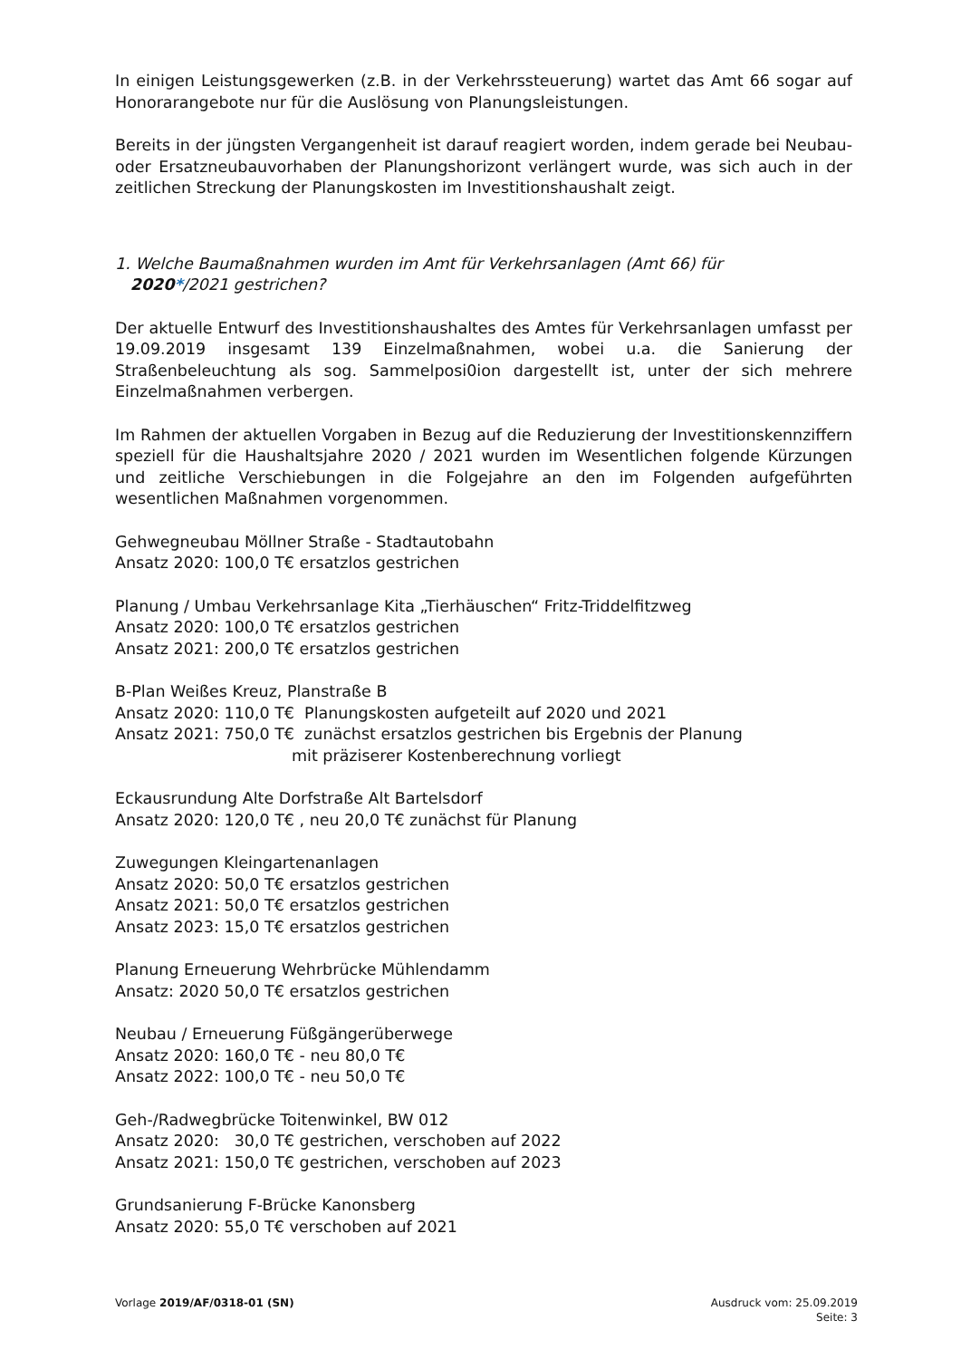In einigen Leistungsgewerken (z.B. in der Verkehrssteuerung) wartet das Amt 66 sogar auf Honorarangebote nur für die Auslösung von Planungsleistungen.
Bereits in der jüngsten Vergangenheit ist darauf reagiert worden, indem gerade bei Neubau- oder Ersatzneubauvorhaben der Planungshorizont verlängert wurde, was sich auch in der zeitlichen Streckung der Planungskosten im Investitionshaushalt zeigt.
1. Welche Baumaßnahmen wurden im Amt für Verkehrsanlagen (Amt 66) für
2020*/2021 gestrichen?
Der aktuelle Entwurf des Investitionshaushaltes des Amtes für Verkehrsanlagen umfasst per 19.09.2019 insgesamt 139 Einzelmaßnahmen, wobei u.a. die Sanierung der Straßenbeleuchtung als sog. Sammelposi0ion dargestellt ist, unter der sich mehrere Einzelmaßnahmen verbergen.
Im Rahmen der aktuellen Vorgaben in Bezug auf die Reduzierung der Investitionskennziffern speziell für die Haushaltsjahre 2020 / 2021 wurden im Wesentlichen folgende Kürzungen und zeitliche Verschiebungen in die Folgejahre an den im Folgenden aufgeführten wesentlichen Maßnahmen vorgenommen.
Gehwegneubau Möllner Straße - Stadtautobahn
Ansatz 2020: 100,0 T€ ersatzlos gestrichen
Planung / Umbau Verkehrsanlage Kita „Tierhäuschen“ Fritz-Triddelfitzweg
Ansatz 2020: 100,0 T€ ersatzlos gestrichen
Ansatz 2021: 200,0 T€ ersatzlos gestrichen
B-Plan Weißes Kreuz, Planstraße B
Ansatz 2020: 110,0 T€ Planungskosten aufgeteilt auf 2020 und 2021
Ansatz 2021: 750,0 T€ zunächst ersatzlos gestrichen bis Ergebnis der Planung
mit präziserer Kostenberechnung vorliegt
Eckausrundung Alte Dorfstraße Alt Bartelsdorf
Ansatz 2020: 120,0 T€ , neu 20,0 T€ zunächst für Planung
Zuwegungen Kleingartenanlagen
Ansatz 2020: 50,0 T€ ersatzlos gestrichen
Ansatz 2021: 50,0 T€ ersatzlos gestrichen
Ansatz 2023: 15,0 T€ ersatzlos gestrichen
Planung Erneuerung Wehrbrücke Mühlendamm
Ansatz: 2020 50,0 T€ ersatzlos gestrichen
Neubau / Erneuerung Füßgängerüberwege
Ansatz 2020: 160,0 T€ - neu 80,0 T€
Ansatz 2022: 100,0 T€ - neu 50,0 T€
Geh-/Radwegbrücke Toitenwinkel, BW 012
Ansatz 2020: 30,0 T€ gestrichen, verschoben auf 2022
Ansatz 2021: 150,0 T€ gestrichen, verschoben auf 2023
Grundsanierung F-Brücke Kanonsberg
Ansatz 2020: 55,0 T€ verschoben auf 2021
Vorlage 2019/AF/0318-01 (SN) Ausdruck vom: 25.09.2019
Seite: 3